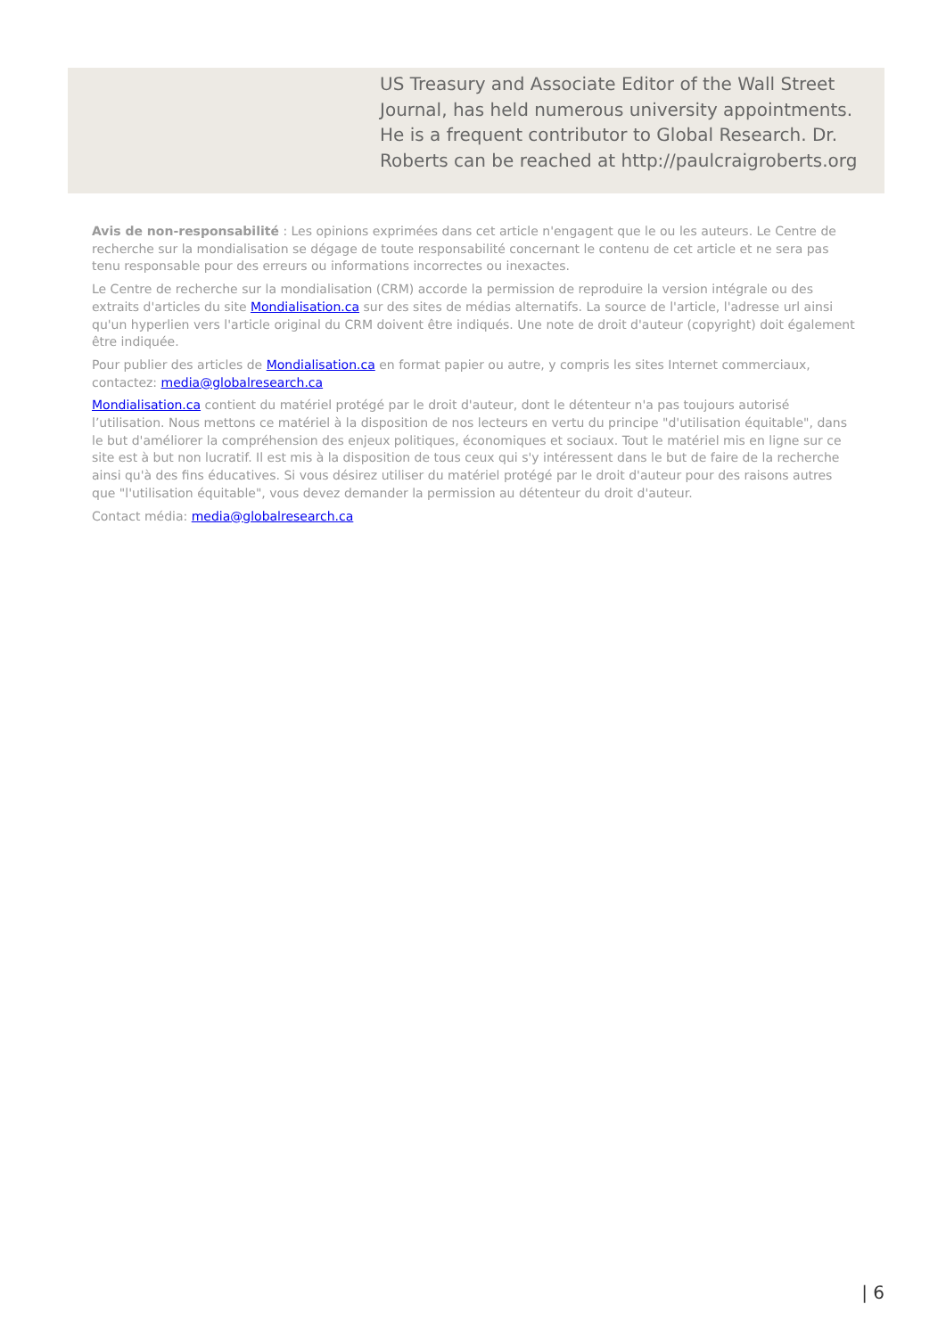US Treasury and Associate Editor of the Wall Street Journal, has held numerous university appointments. He is a frequent contributor to Global Research. Dr. Roberts can be reached at http://paulcraigroberts.org
Avis de non-responsabilité : Les opinions exprimées dans cet article n'engagent que le ou les auteurs. Le Centre de recherche sur la mondialisation se dégage de toute responsabilité concernant le contenu de cet article et ne sera pas tenu responsable pour des erreurs ou informations incorrectes ou inexactes.
Le Centre de recherche sur la mondialisation (CRM) accorde la permission de reproduire la version intégrale ou des extraits d'articles du site Mondialisation.ca sur des sites de médias alternatifs. La source de l'article, l'adresse url ainsi qu'un hyperlien vers l'article original du CRM doivent être indiqués. Une note de droit d'auteur (copyright) doit également être indiquée.
Pour publier des articles de Mondialisation.ca en format papier ou autre, y compris les sites Internet commerciaux, contactez: media@globalresearch.ca
Mondialisation.ca contient du matériel protégé par le droit d'auteur, dont le détenteur n'a pas toujours autorisé l’utilisation. Nous mettons ce matériel à la disposition de nos lecteurs en vertu du principe "d'utilisation équitable", dans le but d'améliorer la compréhension des enjeux politiques, économiques et sociaux. Tout le matériel mis en ligne sur ce site est à but non lucratif. Il est mis à la disposition de tous ceux qui s'y intéressent dans le but de faire de la recherche ainsi qu'à des fins éducatives. Si vous désirez utiliser du matériel protégé par le droit d'auteur pour des raisons autres que "l'utilisation équitable", vous devez demander la permission au détenteur du droit d'auteur.
Contact média: media@globalresearch.ca
| 6